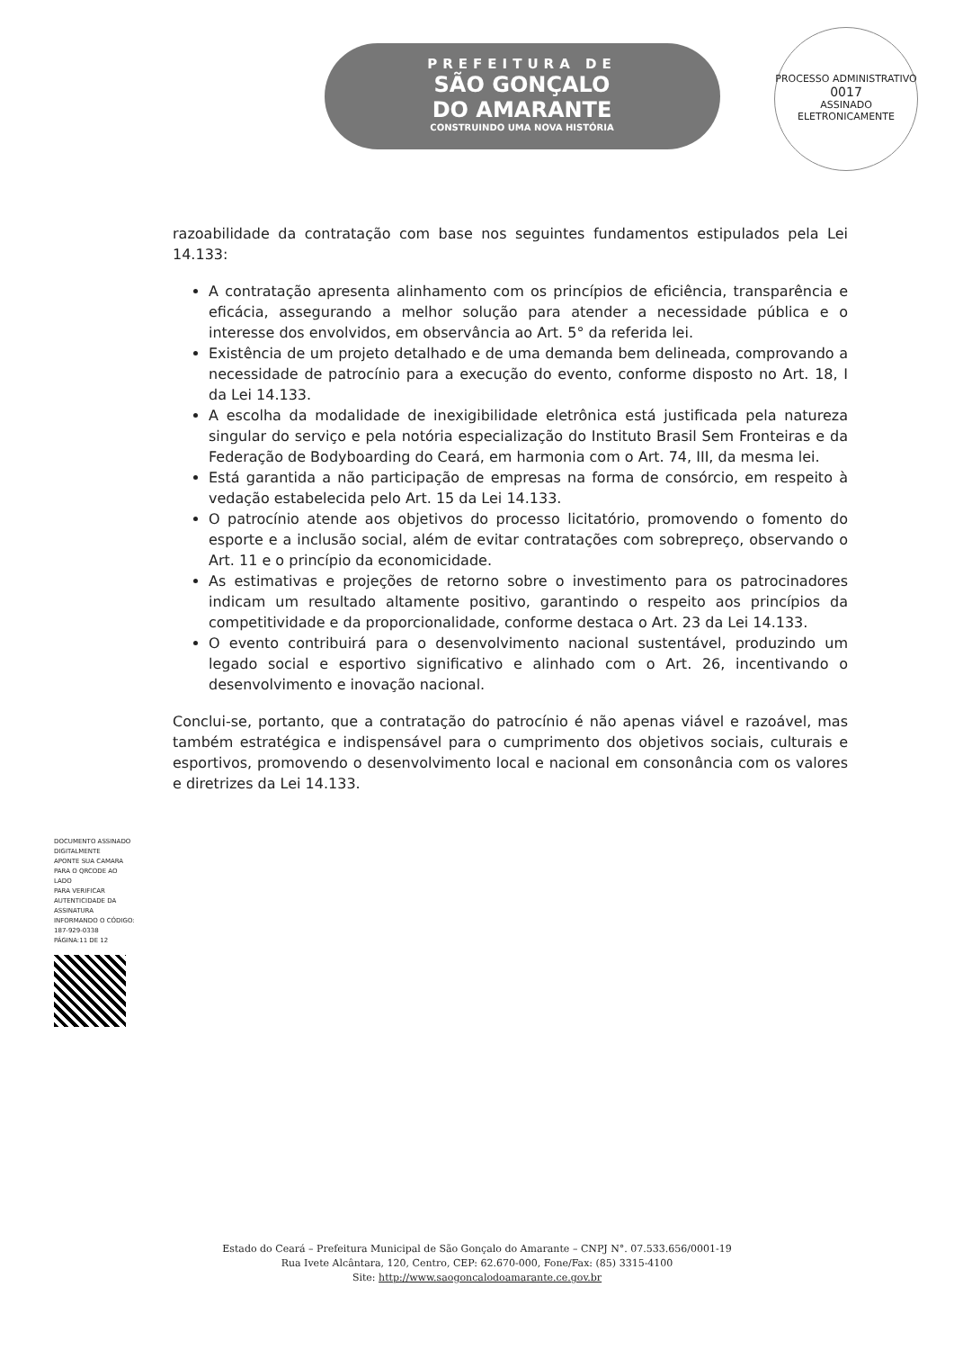PREFEITURA DE
SÃO GONÇALO
DO AMARANTE
CONSTRUINDO UMA NOVA HISTÓRIA
PROCESSO ADMINISTRATIVO
0017
ASSINADO ELETRONICAMENTE
razoabilidade da contratação com base nos seguintes fundamentos estipulados pela Lei 14.133:
A contratação apresenta alinhamento com os princípios de eficiência, transparência e eficácia, assegurando a melhor solução para atender a necessidade pública e o interesse dos envolvidos, em observância ao Art. 5° da referida lei.
Existência de um projeto detalhado e de uma demanda bem delineada, comprovando a necessidade de patrocínio para a execução do evento, conforme disposto no Art. 18, I da Lei 14.133.
A escolha da modalidade de inexigibilidade eletrônica está justificada pela natureza singular do serviço e pela notória especialização do Instituto Brasil Sem Fronteiras e da Federação de Bodyboarding do Ceará, em harmonia com o Art. 74, III, da mesma lei.
Está garantida a não participação de empresas na forma de consórcio, em respeito à vedação estabelecida pelo Art. 15 da Lei 14.133.
O patrocínio atende aos objetivos do processo licitatório, promovendo o fomento do esporte e a inclusão social, além de evitar contratações com sobrepreço, observando o Art. 11 e o princípio da economicidade.
As estimativas e projeções de retorno sobre o investimento para os patrocinadores indicam um resultado altamente positivo, garantindo o respeito aos princípios da competitividade e da proporcionalidade, conforme destaca o Art. 23 da Lei 14.133.
O evento contribuirá para o desenvolvimento nacional sustentável, produzindo um legado social e esportivo significativo e alinhado com o Art. 26, incentivando o desenvolvimento e inovação nacional.
Conclui-se, portanto, que a contratação do patrocínio é não apenas viável e razoável, mas também estratégica e indispensável para o cumprimento dos objetivos sociais, culturais e esportivos, promovendo o desenvolvimento local e nacional em consonância com os valores e diretrizes da Lei 14.133.
DOCUMENTO ASSINADO DIGITALMENTE
APONTE SUA CAMARA PARA O QRCODE AO LADO
PARA VERIFICAR AUTENTICIDADE DA ASSINATURA
INFORMANDO O CÓDIGO: 187-929-0338
PÁGINA:11 DE 12
Estado do Ceará – Prefeitura Municipal de São Gonçalo do Amarante – CNPJ N°. 07.533.656/0001-19
Rua Ivete Alcântara, 120, Centro, CEP: 62.670-000, Fone/Fax: (85) 3315-4100
Site: http://www.saogoncalodoamarante.ce.gov.br